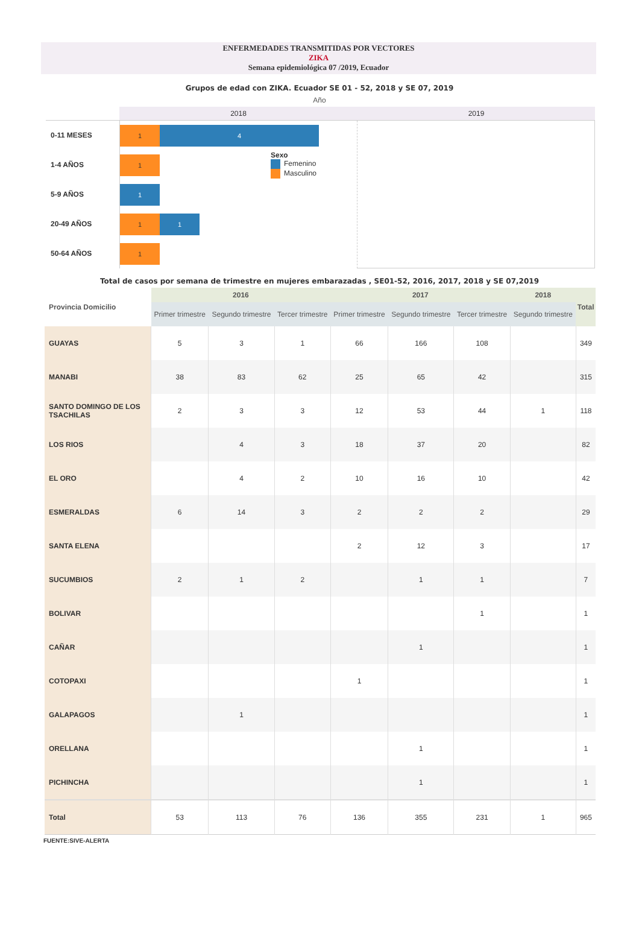ENFERMEDADES TRANSMITIDAS POR VECTORES
ZIKA
Semana epidemiológica 07 /2019, Ecuador
Grupos de edad con ZIKA. Ecuador SE 01 - 52, 2018 y SE 07, 2019
Año
2018
2019
0-11 MESES
1-4 AÑOS
5-9 AÑOS
20-49 AÑOS
50-64 AÑOS
1 4
1
1
1 1
1
Sexo
Femenino
Masculino
Total de casos por semana de trimestre en mujeres embarazadas , SE01-52, 2016, 2017, 2018 y SE 07,2019
| Provincia Domicilio | 2016 | | | 2017 | | | 2018 | Total |
| --- | --- | --- | --- | --- | --- | --- | --- | --- |
| | Primer trimestre | Segundo trimestre | Tercer trimestre | Primer trimestre | Segundo trimestre | Tercer trimestre | Segundo trimestre | |
| GUAYAS | 5 | 3 | 1 | 66 | 166 | 108 | | 349 |
| MANABI | 38 | 83 | 62 | 25 | 65 | 42 | | 315 |
| SANTO DOMINGO DE LOS TSACHILAS | 2 | 3 | 3 | 12 | 53 | 44 | 1 | 118 |
| LOS RIOS | | 4 | 3 | 18 | 37 | 20 | | 82 |
| EL ORO | | 4 | 2 | 10 | 16 | 10 | | 42 |
| ESMERALDAS | 6 | 14 | 3 | 2 | 2 | 2 | | 29 |
| SANTA ELENA | | | | 2 | 12 | 3 | | 17 |
| SUCUMBIOS | 2 | 1 | 2 | | 1 | 1 | | 7 |
| BOLIVAR | | | | | | 1 | | 1 |
| CAÑAR | | | | | 1 | | | 1 |
| COTOPAXI | | | | 1 | | | | 1 |
| GALAPAGOS | | 1 | | | | | | 1 |
| ORELLANA | | | | | 1 | | | 1 |
| PICHINCHA | | | | | 1 | | | 1 |
| Total | 53 | 113 | 76 | 136 | 355 | 231 | 1 | 965 |
FUENTE:SIVE-ALERTA